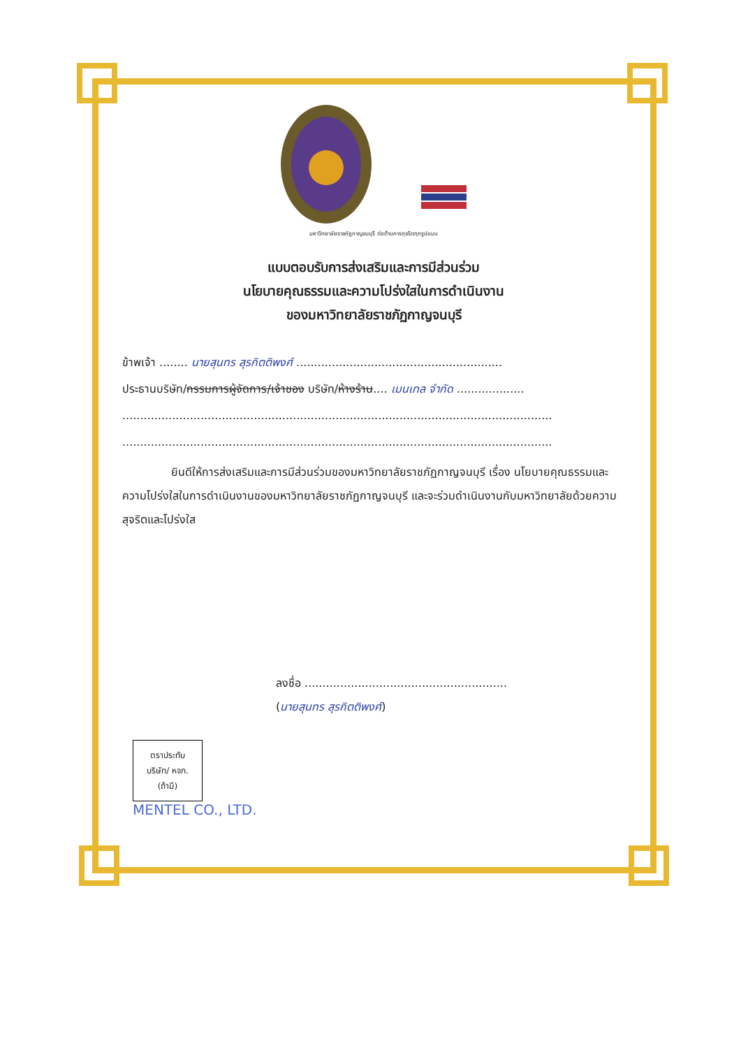มหาวิทยาลัยราชภัฏกาญจนบุรี ต่อต้านการทุจริตทุกรูปแบบ
แบบตอบรับการส่งเสริมและการมีส่วนร่วม
นโยบายคุณธรรมและความโปร่งใสในการดำเนินงาน
ของมหาวิทยาลัยราชภัฏกาญจนบุรี
ข้าพเจ้า ........ นายสุนทร สุรกิตติพงศ์ ..........................................................
ประธานบริษัท/กรรมการผู้จัดการ/เจ้าของ บริษัท/ห้างร้าน.... เมนเทล จำกัด ...................
.........................................................................................................................
.........................................................................................................................
ยินดีให้การส่งเสริมและการมีส่วนร่วมของมหาวิทยาลัยราชภัฏกาญจนบุรี เรื่อง นโยบายคุณธรรมและความโปร่งใสในการดำเนินงานของมหาวิทยาลัยราชภัฏกาญจนบุรี และจะร่วมดำเนินงานกับมหาวิทยาลัยด้วยความสุจริตและโปร่งใส
ลงชื่อ .........................................................
(นายสุนทร สุรกิตติพงศ์)
ตราประทับ
บริษัท/ หจก.
(ถ้ามี)
MENTEL CO., LTD.